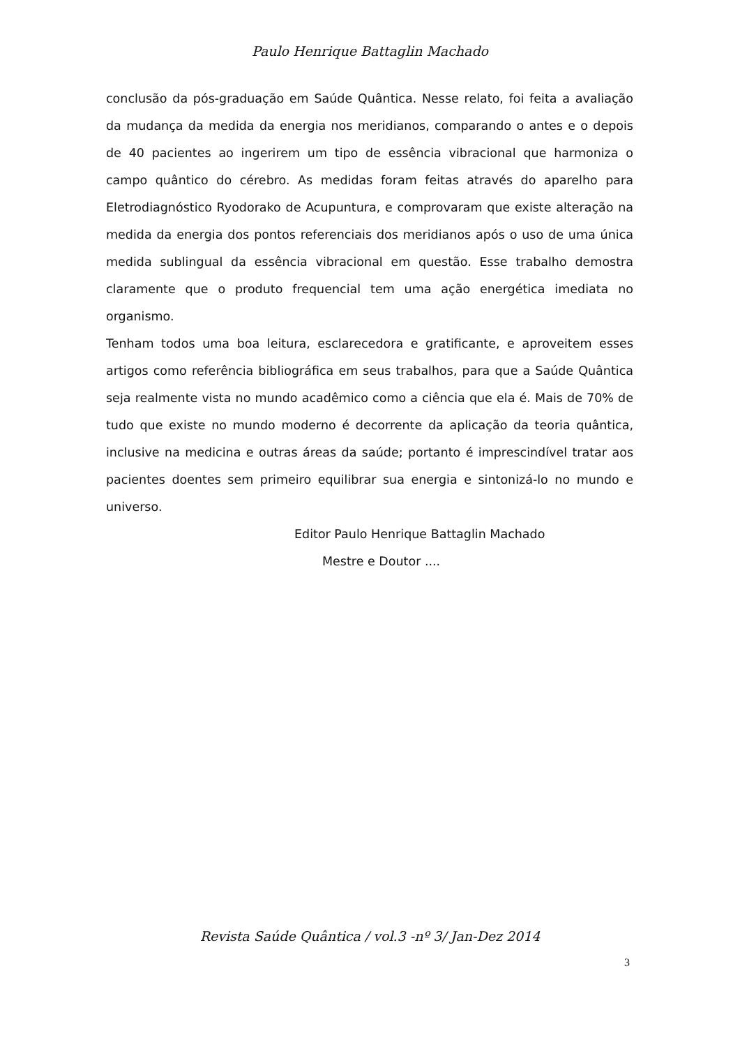Paulo Henrique Battaglin Machado
conclusão da pós-graduação em Saúde Quântica. Nesse relato, foi feita a avaliação da mudança da medida da energia nos meridianos, comparando o antes e o depois de 40 pacientes ao ingerirem um tipo de essência vibracional que harmoniza o campo quântico do cérebro. As medidas foram feitas através do aparelho para Eletrodiagnóstico Ryodorako de Acupuntura, e comprovaram que existe alteração na medida da energia dos pontos referenciais dos meridianos após o uso de uma única medida sublingual da essência vibracional em questão. Esse trabalho demostra claramente que o produto frequencial tem uma ação energética imediata no organismo.
Tenham todos uma boa leitura, esclarecedora e gratificante, e aproveitem esses artigos como referência bibliográfica em seus trabalhos, para que a Saúde Quântica seja realmente vista no mundo acadêmico como a ciência que ela é. Mais de 70% de tudo que existe no mundo moderno é decorrente da aplicação da teoria quântica, inclusive na medicina e outras áreas da saúde; portanto é imprescindível tratar aos pacientes doentes sem primeiro equilibrar sua energia e sintonizá-lo no mundo e universo.
Editor Paulo Henrique Battaglin Machado
Mestre e Doutor ....
Revista Saúde Quântica / vol.3 -nº 3/ Jan-Dez 2014
3